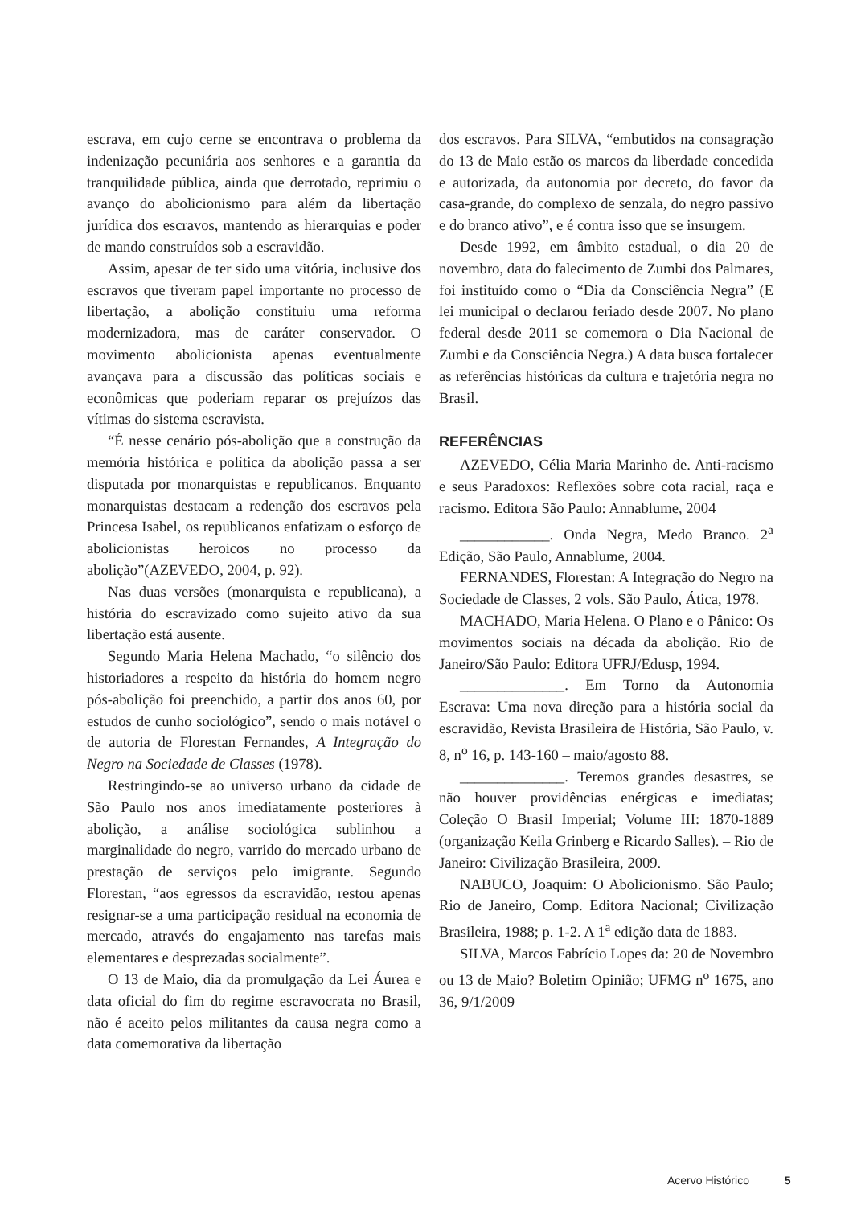escrava, em cujo cerne se encontrava o problema da indenização pecuniária aos senhores e a garantia da tranquilidade pública, ainda que derrotado, reprimiu o avanço do abolicionismo para além da libertação jurídica dos escravos, mantendo as hierarquias e poder de mando construídos sob a escravidão.
Assim, apesar de ter sido uma vitória, inclusive dos escravos que tiveram papel importante no processo de libertação, a abolição constituiu uma reforma modernizadora, mas de caráter conservador. O movimento abolicionista apenas eventualmente avançava para a discussão das políticas sociais e econômicas que poderiam reparar os prejuízos das vítimas do sistema escravista.
“É nesse cenário pós-abolição que a construção da memória histórica e política da abolição passa a ser disputada por monarquistas e republicanos. Enquanto monarquistas destacam a redenção dos escravos pela Princesa Isabel, os republicanos enfatizam o esforço de abolicionistas heroicos no processo da abolição”(AZEVEDO, 2004, p. 92).
Nas duas versões (monarquista e republicana), a história do escravizado como sujeito ativo da sua libertação está ausente.
Segundo Maria Helena Machado, “o silêncio dos historiadores a respeito da história do homem negro pós-abolição foi preenchido, a partir dos anos 60, por estudos de cunho sociológico”, sendo o mais notável o de autoria de Florestan Fernandes, A Integração do Negro na Sociedade de Classes (1978).
Restringindo-se ao universo urbano da cidade de São Paulo nos anos imediatamente posteriores à abolição, a análise sociológica sublinhou a marginalidade do negro, varrido do mercado urbano de prestação de serviços pelo imigrante. Segundo Florestan, “aos egressos da escravidão, restou apenas resignar-se a uma participação residual na economia de mercado, através do engajamento nas tarefas mais elementares e desprezadas socialmente”.
O 13 de Maio, dia da promulgação da Lei Áurea e data oficial do fim do regime escravocrata no Brasil, não é aceito pelos militantes da causa negra como a data comemorativa da libertação
dos escravos. Para SILVA, “embutidos na consagração do 13 de Maio estão os marcos da liberdade concedida e autorizada, da autonomia por decreto, do favor da casa-grande, do complexo de senzala, do negro passivo e do branco ativo”, e é contra isso que se insurgem.
Desde 1992, em âmbito estadual, o dia 20 de novembro, data do falecimento de Zumbi dos Palmares, foi instituído como o “Dia da Consciência Negra” (E lei municipal o declarou feriado desde 2007. No plano federal desde 2011 se comemora o Dia Nacional de Zumbi e da Consciência Negra.) A data busca fortalecer as referências históricas da cultura e trajetória negra no Brasil.
REFERÊNCIAS
AZEVEDO, Célia Maria Marinho de. Anti-racismo e seus Paradoxos: Reflexões sobre cota racial, raça e racismo. Editora São Paulo: Annablume, 2004
____________. Onda Negra, Medo Branco. 2<sup>a</sup> Edição, São Paulo, Annablume, 2004.
FERNANDES, Florestan: A Integração do Negro na Sociedade de Classes, 2 vols. São Paulo, Ática, 1978.
MACHADO, Maria Helena. O Plano e o Pânico: Os movimentos sociais na década da abolição. Rio de Janeiro/São Paulo: Editora UFRJ/Edusp, 1994.
______________. Em Torno da Autonomia Escrava: Uma nova direção para a história social da escravidão, Revista Brasileira de História, São Paulo, v. 8, n<sup>o</sup> 16, p. 143-160 – maio/agosto 88.
______________. Teremos grandes desastres, se não houver providências enérgicas e imediatas; Coleção O Brasil Imperial; Volume III: 1870-1889 (organização Keila Grinberg e Ricardo Salles). – Rio de Janeiro: Civilização Brasileira, 2009.
NABUCO, Joaquim: O Abolicionismo. São Paulo; Rio de Janeiro, Comp. Editora Nacional; Civilização Brasileira, 1988; p. 1-2. A 1<sup>a</sup> edição data de 1883.
SILVA, Marcos Fabrício Lopes da: 20 de Novembro ou 13 de Maio? Boletim Opinião; UFMG n<sup>o</sup> 1675, ano 36, 9/1/2009
Acervo Histórico 5